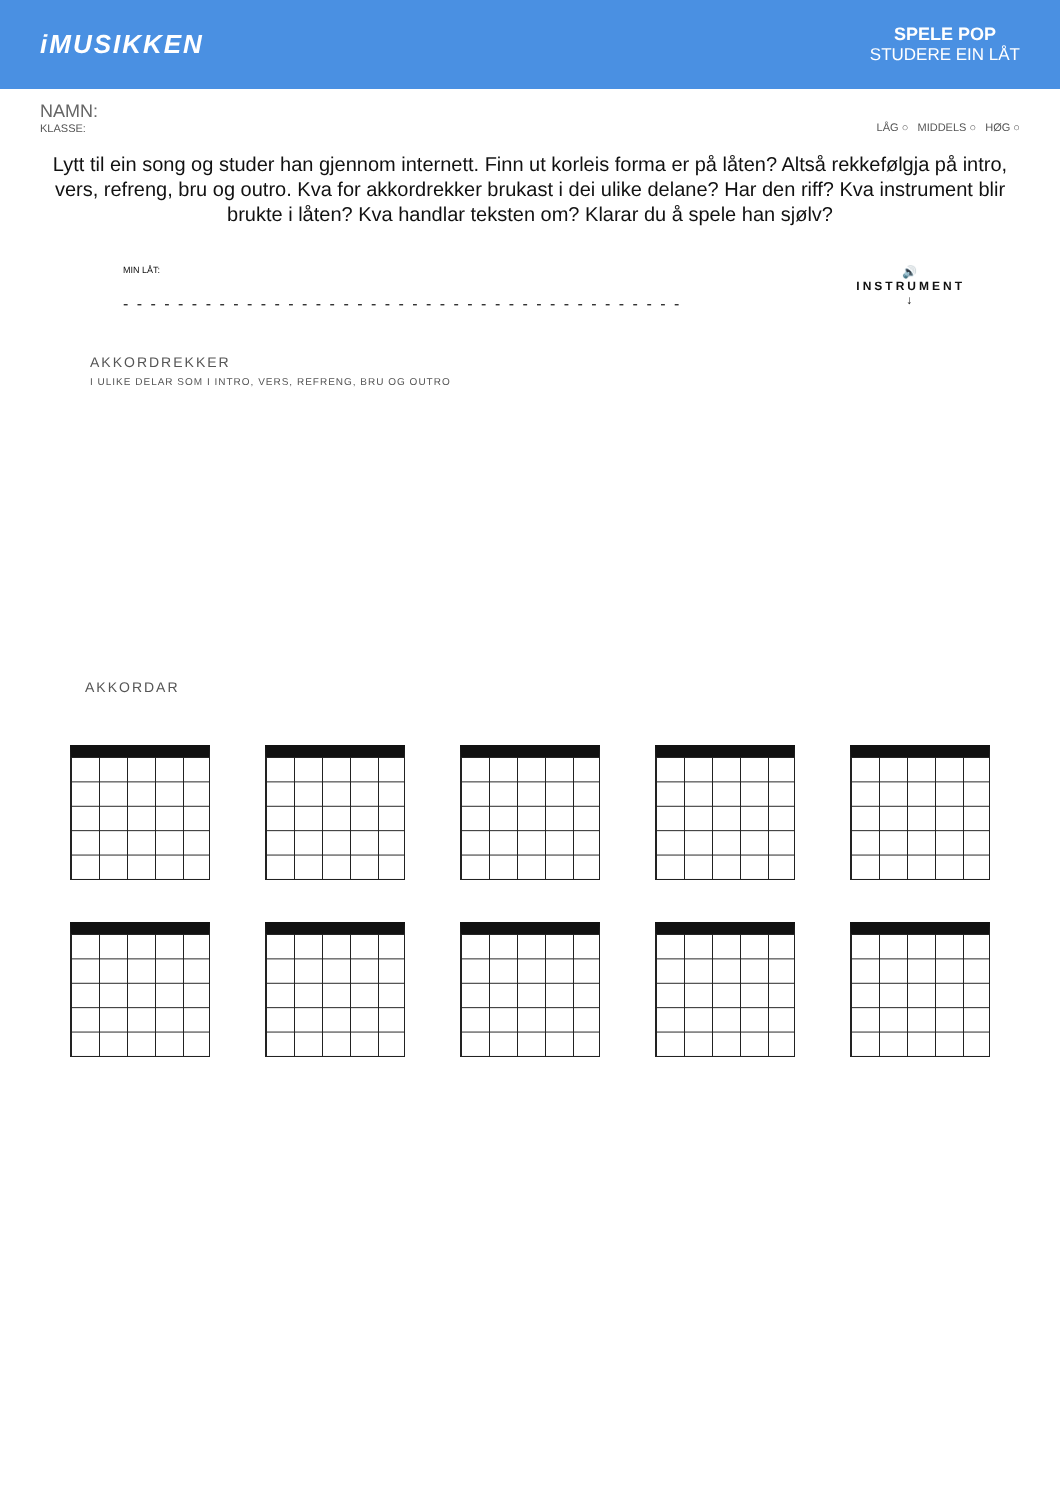iMUSIKKEN
SPELE POP
STUDERE EIN LÅT
NAMN:
KLASSE:
LÅG ○ MIDDELS ○ HØG ○
Lytt til ein song og studer han gjennom internett. Finn ut korleis forma er på låten? Altså rekkefølgja på intro, vers, refreng, bru og outro. Kva for akkordrekker brukast i dei ulike delane? Har den riff? Kva instrument blir brukte i låten? Kva handlar teksten om? Klarar du å spele han sjølv?
MIN LÅT:
- - - - - - - - - - - - - - - - - - - - - - - - - - - - - - - - - - - - - - - - -
AKKORDREKKER
I ULIKE DELAR SOM I INTRO, VERS, REFRENG, BRU OG OUTRO
🔊
INSTRUMENT
↓
AKKORDAR